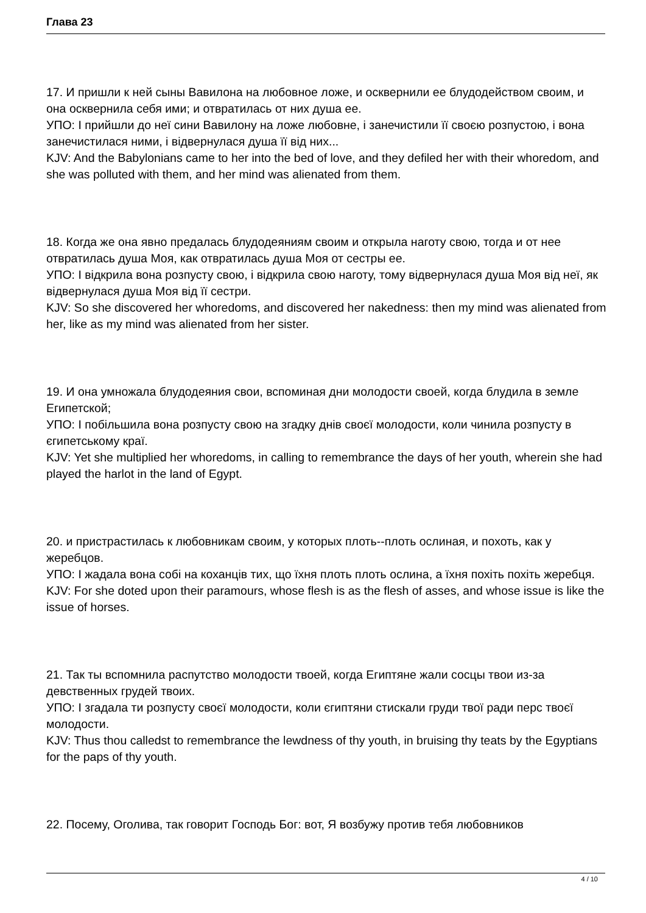Глава 23
17. И пришли к ней сыны Вавилона на любовное ложе, и осквернили ее блудодейством своим, и она осквернила себя ими; и отвратилась от них душа ее.
УПО: І прийшли до неї сини Вавилону на ложе любовне, і занечистили її своєю розпустою, і вона занечистилася ними, і відвернулася душа її від них...
KJV: And the Babylonians came to her into the bed of love, and they defiled her with their whoredom, and she was polluted with them, and her mind was alienated from them.
18. Когда же она явно предалась блудодеяниям своим и открыла наготу свою, тогда и от нее отвратилась душа Моя, как отвратилась душа Моя от сестры ее.
УПО: І відкрила вона розпусту свою, і відкрила свою наготу, тому відвернулася душа Моя від неї, як відвернулася душа Моя від її сестри.
KJV: So she discovered her whoredoms, and discovered her nakedness: then my mind was alienated from her, like as my mind was alienated from her sister.
19. И она умножала блудодеяния свои, вспоминая дни молодости своей, когда блудила в земле Египетской;
УПО: І побільшила вона розпусту свою на згадку днів своєї молодости, коли чинила розпусту в єгипетському краї.
KJV: Yet she multiplied her whoredoms, in calling to remembrance the days of her youth, wherein she had played the harlot in the land of Egypt.
20. и пристрастилась к любовникам своим, у которых плоть--плоть ослиная, и похоть, как у жеребцов.
УПО: І жадала вона собі на коханців тих, що їхня плоть плоть ослина, а їхня похіть похіть жеребця.
KJV: For she doted upon their paramours, whose flesh is as the flesh of asses, and whose issue is like the issue of horses.
21. Так ты вспомнила распутство молодости твоей, когда Египтяне жали сосцы твои из-за девственных грудей твоих.
УПО: І згадала ти розпусту своєї молодости, коли єгиптяни стискали груди твої ради перс твоєї молодости.
KJV: Thus thou calledst to remembrance the lewdness of thy youth, in bruising thy teats by the Egyptians for the paps of thy youth.
22. Посему, Оголива, так говорит Господь Бог: вот, Я возбужу против тебя любовников
4 / 10